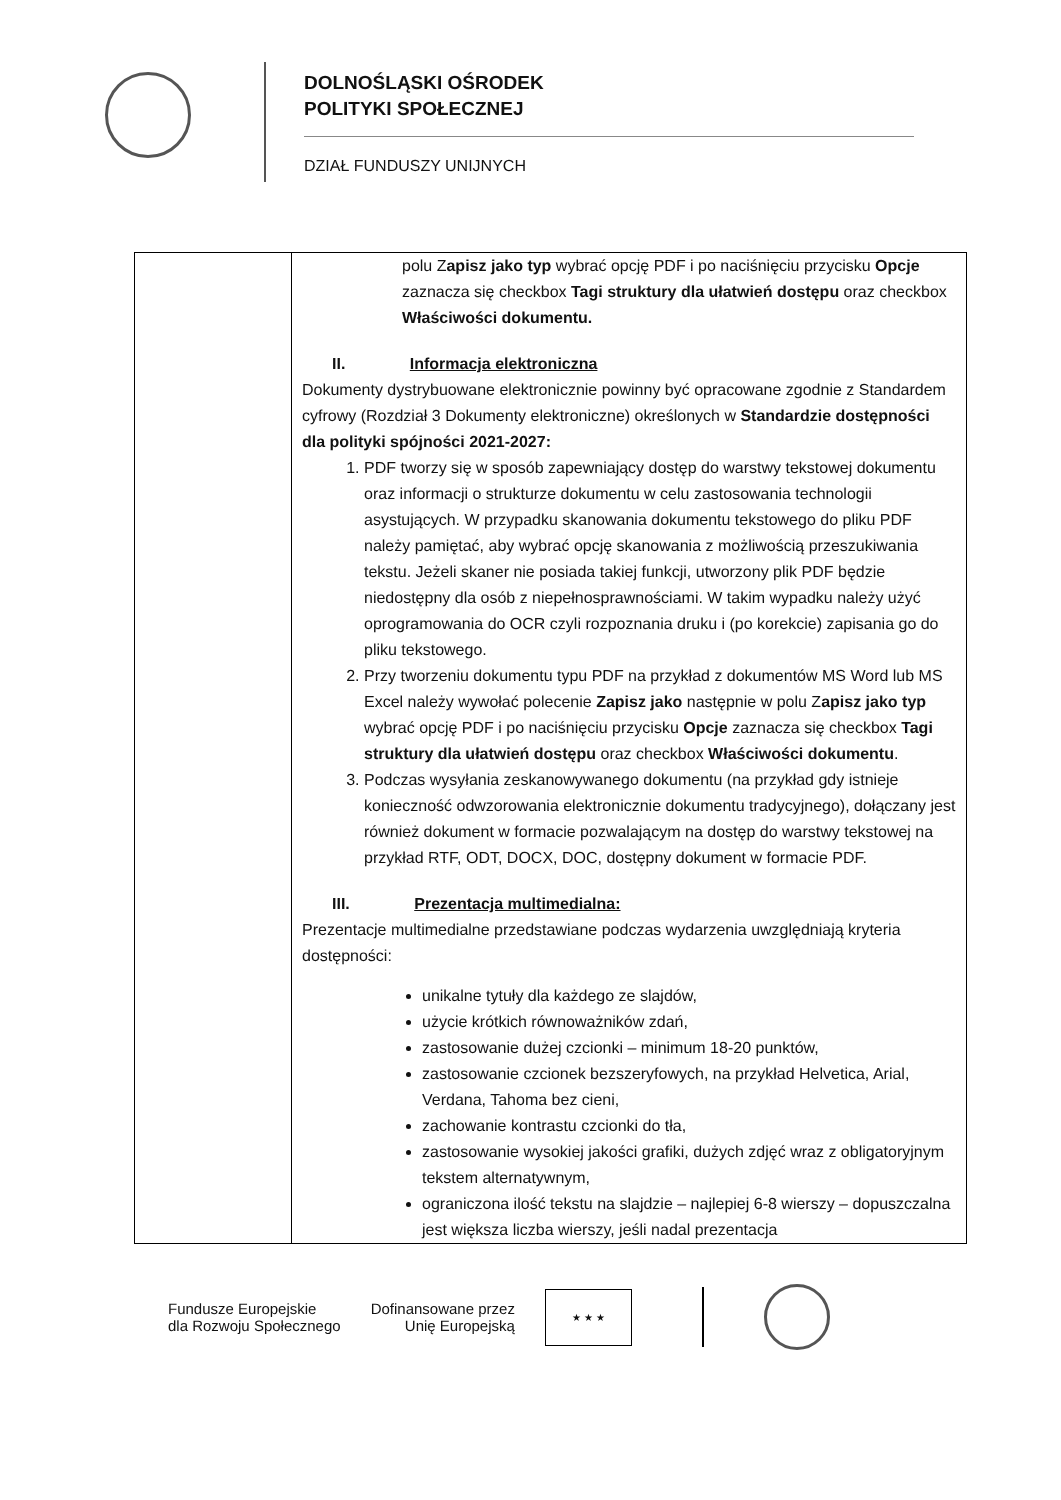DOLNOŚLĄSKI OŚRODEK
POLITYKI SPOŁECZNEJ
DZIAŁ FUNDUSZY UNIJNYCH
| | polu Z apisz jako typ wybrać opcję PDF i po naciśnięciu przycisku Opcje zaznacza się checkbox Tagi struktury dla ułatwień dostępu oraz checkbox Właściwości dokumentu. II. Informacja elektroniczna Dokumenty dystrybuowane elektronicznie powinny być opracowane zgodnie z Standardem cyfrowy (Rozdział 3 Dokumenty elektroniczne) określonych w Standardzie dostępności dla polityki spójności 2021-2027: 1. PDF tworzy się w sposób zapewniający dostęp do warstwy tekstowej dokumentu oraz informacji o strukturze dokumentu w celu zastosowania technologii asystujących. W przypadku skanowania dokumentu tekstowego do pliku PDF należy pamiętać, aby wybrać opcję skanowania z możliwością przeszukiwania tekstu. Jeżeli skaner nie posiada takiej funkcji, utworzony plik PDF będzie niedostępny dla osób z niepełnosprawnościami. W takim wypadku należy użyć oprogramowania do OCR czyli rozpoznania druku i (po korekcie) zapisania go do pliku tekstowego. 2. Przy tworzeniu dokumentu typu PDF na przykład z dokumentów MS Word lub MS Excel należy wywołać polecenie Zapisz jako następnie w polu Z apisz jako typ wybrać opcję PDF i po naciśnięciu przycisku Opcje zaznacza się checkbox Tagi struktury dla ułatwień dostępu oraz checkbox Właściwości dokumentu . 3. Podczas wysyłania zeskanowywanego dokumentu (na przykład gdy istnieje konieczność odwzorowania elektronicznie dokumentu tradycyjnego), dołączany jest również dokument w formacie pozwalającym na dostęp do warstwy tekstowej na przykład RTF, ODT, DOCX, DOC, dostępny dokument w formacie PDF. III. Prezentacja multimedialna: Prezentacje multimedialne przedstawiane podczas wydarzenia uwzględniają kryteria dostępności: unikalne tytuły dla każdego ze slajdów, użycie krótkich równoważników zdań, zastosowanie dużej czcionki – minimum 18-20 punktów, zastosowanie czcionek bezszeryfowych, na przykład Helvetica, Arial, Verdana, Tahoma bez cieni, zachowanie kontrastu czcionki do tła, zastosowanie wysokiej jakości grafiki, dużych zdjęć wraz z obligatoryjnym tekstem alternatywnym, ograniczona ilość tekstu na slajdzie – najlepiej 6-8 wierszy – dopuszczalna jest większa liczba wierszy, jeśli nadal prezentacja |
Fundusze Europejskie
dla Rozwoju Społecznego
Dofinansowane przez
Unię Europejską
★ ★ ★